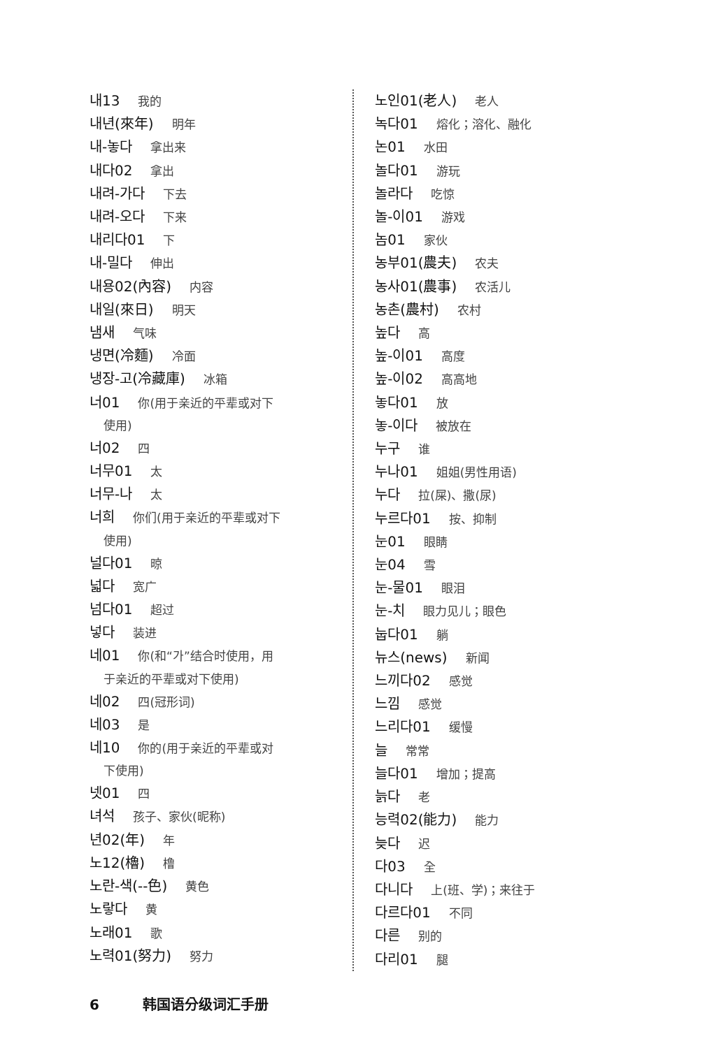내13 我的
내년(來年) 明年
내-놓다 拿出来
내다02 拿出
내려-가다 下去
내려-오다 下来
내리다01 下
내-밀다 伸出
내용02(內容) 内容
내일(來日) 明天
냄새 气味
냉면(冷麵) 冷面
냉장-고(冷藏庫) 冰箱
너01 你(用于亲近的平辈或对下
使用)
너02 四
너무01 太
너무-나 太
너희 你们(用于亲近的平辈或对下
使用)
널다01 晾
넓다 宽广
넘다01 超过
넣다 装进
네01 你(和“가”结合时使用，用
于亲近的平辈或对下使用)
네02 四(冠形词)
네03 是
네10 你的(用于亲近的平辈或对
下使用)
넷01 四
녀석 孩子、家伙(昵称)
년02(年) 年
노12(櫓) 橹
노란-색(--色) 黄色
노랗다 黄
노래01 歌
노력01(努力) 努力
노인01(老人) 老人
녹다01 熔化；溶化、融化
논01 水田
놀다01 游玩
놀라다 吃惊
놀-이01 游戏
놈01 家伙
농부01(農夫) 农夫
농사01(農事) 农活儿
농촌(農村) 农村
높다 高
높-이01 高度
높-이02 高高地
놓다01 放
놓-이다 被放在
누구 谁
누나01 姐姐(男性用语)
누다 拉(屎)、撒(尿)
누르다01 按、抑制
눈01 眼睛
눈04 雪
눈-물01 眼泪
눈-치 眼力见儿；眼色
눕다01 躺
뉴스(news) 新闻
느끼다02 感觉
느낌 感觉
느리다01 缓慢
늘 常常
늘다01 增加；提高
늙다 老
능력02(能力) 能力
늦다 迟
다03 全
다니다 上(班、学)；来往于
다르다01 不同
다른 别的
다리01 腿
6 韩国语分级词汇手册